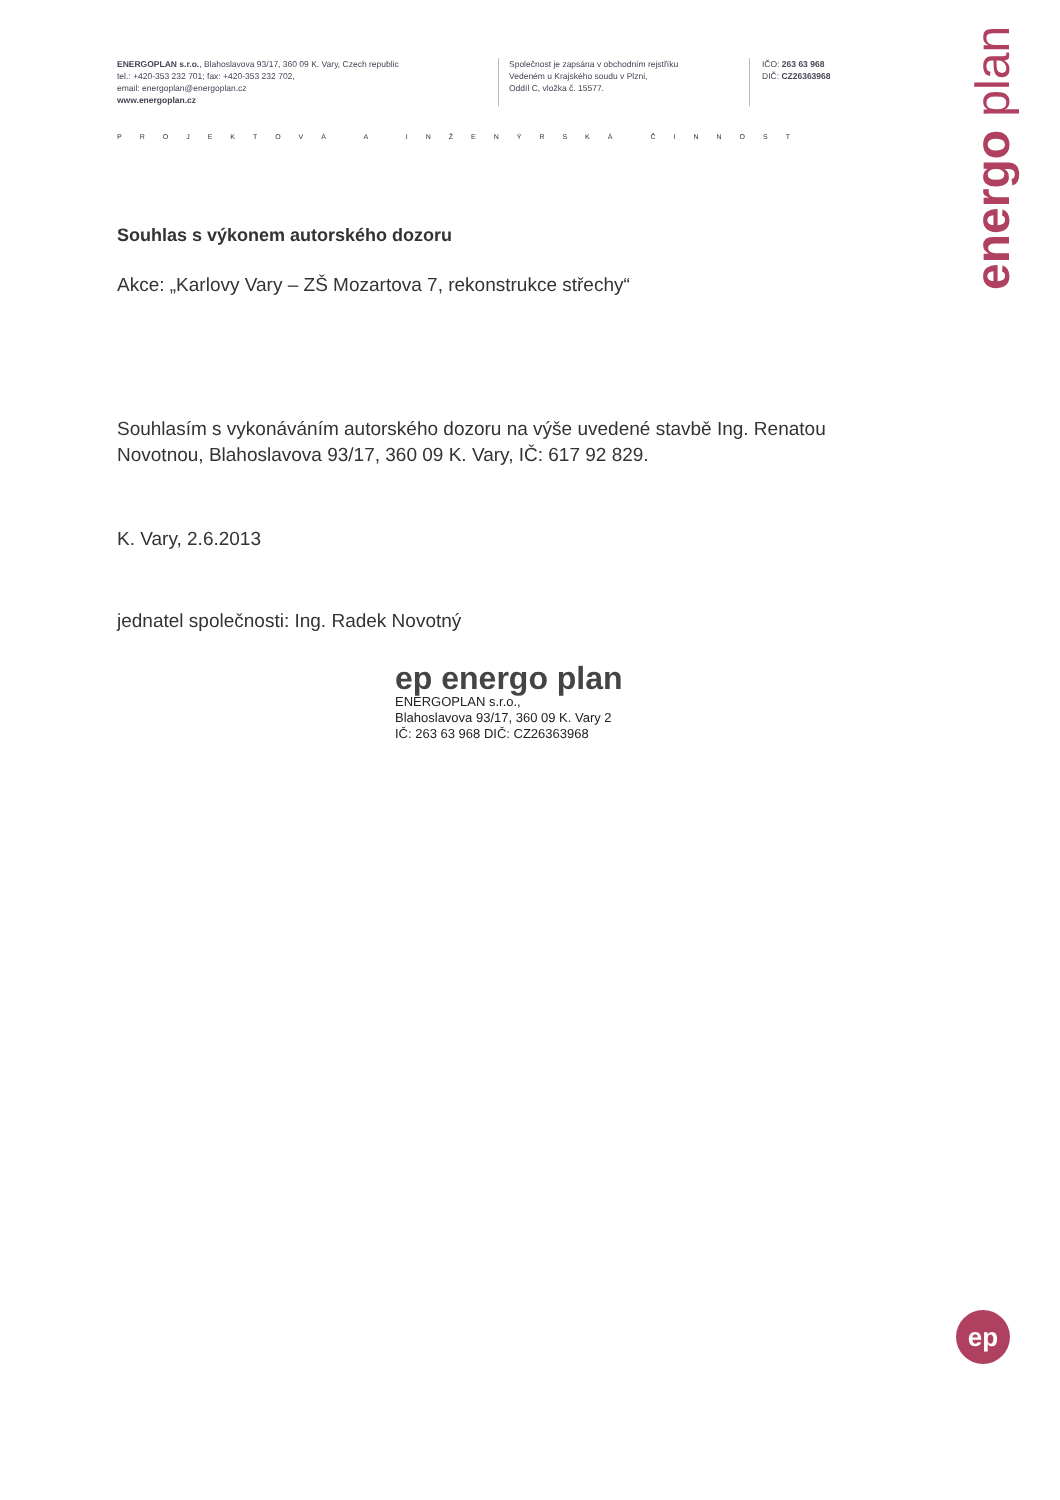ENERGOPLAN s.r.o., Blahoslavova 93/17, 360 09 K. Vary, Czech republic
tel.: +420-353 232 701; fax: +420-353 232 702,
email: energoplan@energoplan.cz
www.energoplan.cz
Společnost je zapsána v obchodním rejstříku
Vedeném u Krajského soudu v Plzni,
Oddíl C, vložka č. 15577.
IČO: 263 63 968
DIČ: CZ26363968
PROJEKTOVÁ A INŽENÝRSKÁ ČINNOST
energo plan
Souhlas s výkonem autorského dozoru
Akce: „Karlovy Vary – ZŠ Mozartova 7, rekonstrukce střechy“
Souhlasím s vykonáváním autorského dozoru na výše uvedené stavbě Ing. Renatou Novotnou, Blahoslavova 93/17, 360 09 K. Vary, IČ: 617 92 829.
K. Vary, 2.6.2013
jednatel společnosti: Ing. Radek Novotný
ep energo plan
ENERGOPLAN s.r.o.,
Blahoslavova 93/17, 360 09 K. Vary 2
IČ: 263 63 968 DIČ: CZ26363968
ep